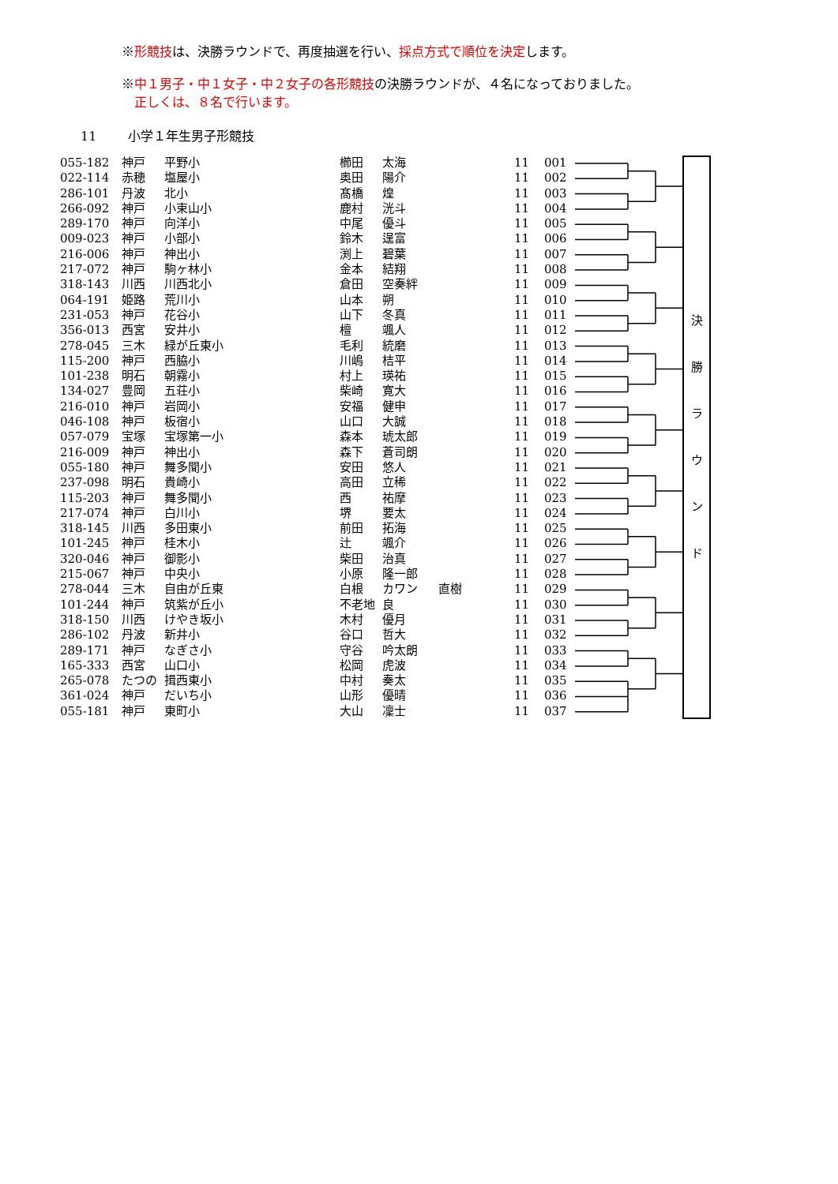※形競技は、決勝ラウンドで、再度抽選を行い、採点方式で順位を決定します。
※中１男子・中１女子・中２女子の各形競技の決勝ラウンドが、４名になっておりました。
　正しくは、８名で行います。
11 小学１年生男子形競技
| 055-182 | 神戸 | 平野小 | 櫛田 | 太海 | | 11 | 001 |
| 022-114 | 赤穂 | 塩屋小 | 奥田 | 陽介 | | 11 | 002 |
| 286-101 | 丹波 | 北小 | 髙橋 | 煌 | | 11 | 003 |
| 266-092 | 神戸 | 小束山小 | 鹿村 | 洸斗 | | 11 | 004 |
| 289-170 | 神戸 | 向洋小 | 中尾 | 優斗 | | 11 | 005 |
| 009-023 | 神戸 | 小部小 | 鈴木 | 逞富 | | 11 | 006 |
| 216-006 | 神戸 | 神出小 | 渕上 | 碧葉 | | 11 | 007 |
| 217-072 | 神戸 | 駒ヶ林小 | 金本 | 結翔 | | 11 | 008 |
| 318-143 | 川西 | 川西北小 | 倉田 | 空奏絆 | | 11 | 009 |
| 064-191 | 姫路 | 荒川小 | 山本 | 朔 | | 11 | 010 |
| 231-053 | 神戸 | 花谷小 | 山下 | 冬真 | | 11 | 011 |
| 356-013 | 西宮 | 安井小 | 檀 | 颯人 | | 11 | 012 |
| 278-045 | 三木 | 緑が丘東小 | 毛利 | 統磨 | | 11 | 013 |
| 115-200 | 神戸 | 西脇小 | 川嶋 | 桔平 | | 11 | 014 |
| 101-238 | 明石 | 朝霧小 | 村上 | 瑛祐 | | 11 | 015 |
| 134-027 | 豊岡 | 五荘小 | 柴崎 | 寛大 | | 11 | 016 |
| 216-010 | 神戸 | 岩岡小 | 安福 | 健申 | | 11 | 017 |
| 046-108 | 神戸 | 板宿小 | 山口 | 大誠 | | 11 | 018 |
| 057-079 | 宝塚 | 宝塚第一小 | 森本 | 琥太郎 | | 11 | 019 |
| 216-009 | 神戸 | 神出小 | 森下 | 蒼司朗 | | 11 | 020 |
| 055-180 | 神戸 | 舞多聞小 | 安田 | 悠人 | | 11 | 021 |
| 237-098 | 明石 | 貴崎小 | 高田 | 立稀 | | 11 | 022 |
| 115-203 | 神戸 | 舞多聞小 | 西 | 祐摩 | | 11 | 023 |
| 217-074 | 神戸 | 白川小 | 堺 | 要太 | | 11 | 024 |
| 318-145 | 川西 | 多田東小 | 前田 | 拓海 | | 11 | 025 |
| 101-245 | 神戸 | 桂木小 | 辻 | 颯介 | | 11 | 026 |
| 320-046 | 神戸 | 御影小 | 柴田 | 治真 | | 11 | 027 |
| 215-067 | 神戸 | 中央小 | 小原 | 隆一郎 | | 11 | 028 |
| 278-044 | 三木 | 自由が丘東 | 白根 | カワン | 直樹 | 11 | 029 |
| 101-244 | 神戸 | 筑紫が丘小 | 不老地 | 良 | | 11 | 030 |
| 318-150 | 川西 | けやき坂小 | 木村 | 優月 | | 11 | 031 |
| 286-102 | 丹波 | 新井小 | 谷口 | 哲大 | | 11 | 032 |
| 289-171 | 神戸 | なぎさ小 | 守谷 | 吟太朗 | | 11 | 033 |
| 165-333 | 西宮 | 山口小 | 松岡 | 虎波 | | 11 | 034 |
| 265-078 | たつの | 揖西東小 | 中村 | 奏太 | | 11 | 035 |
| 361-024 | 神戸 | だいち小 | 山形 | 優晴 | | 11 | 036 |
| 055-181 | 神戸 | 東町小 | 大山 | 凜士 | | 11 | 037 |
決
勝
ラ
ウ
ン
ド